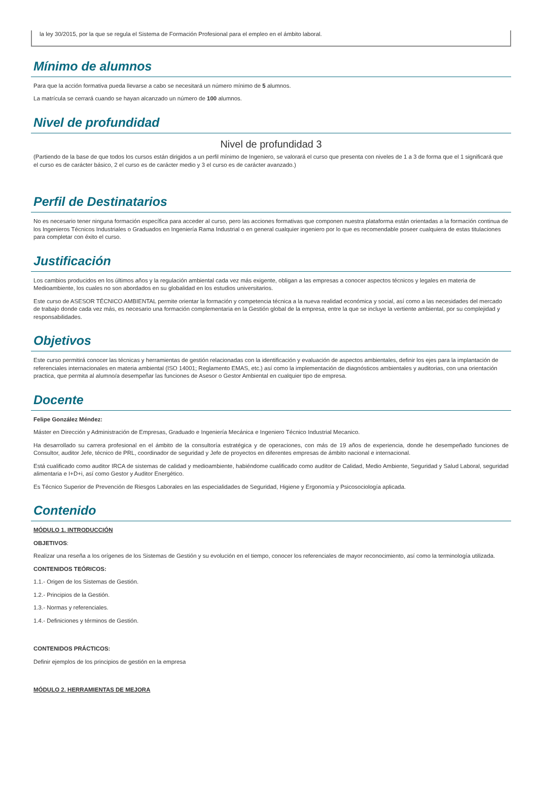la ley 30/2015, por la que se regula el Sistema de Formación Profesional para el empleo en el ámbito laboral.
Mínimo de alumnos
Para que la acción formativa pueda llevarse a cabo se necesitará un número mínimo de 5 alumnos.
La matrícula se cerrará cuando se hayan alcanzado un número de 100 alumnos.
Nivel de profundidad
Nivel de profundidad 3
(Partiendo de la base de que todos los cursos están dirigidos a un perfil mínimo de Ingeniero, se valorará el curso que presenta con niveles de 1 a 3 de forma que el 1 significará que el curso es de carácter básico, 2 el curso es de carácter medio y 3 el curso es de carácter avanzado.)
Perfil de Destinatarios
No es necesario tener ninguna formación específica para acceder al curso, pero las acciones formativas que componen nuestra plataforma están orientadas a la formación continua de los Ingenieros Técnicos Industriales o Graduados en Ingeniería Rama Industrial o en general cualquier ingeniero por lo que es recomendable poseer cualquiera de estas titulaciones para completar con éxito el curso.
Justificación
Los cambios producidos en los últimos años y la regulación ambiental cada vez más exigente, obligan a las empresas a conocer aspectos técnicos y legales en materia de Medioambiente, los cuales no son abordados en su globalidad en los estudios universitarios.
Este curso de ASESOR TÉCNICO AMBIENTAL permite orientar la formación y competencia técnica a la nueva realidad económica y social, así como a las necesidades del mercado de trabajo donde cada vez más, es necesario una formación complementaria en la Gestión global de la empresa, entre la que se incluye la vertiente ambiental, por su complejidad y responsabilidades.
Objetivos
Este curso permitirá conocer las técnicas y herramientas de gestión relacionadas con la identificación y evaluación de aspectos ambientales, definir los ejes para la implantación de referenciales internacionales en materia ambiental (ISO 14001; Reglamento EMAS, etc.) así como la implementación de diagnósticos ambientales y auditorias, con una orientación practica, que permita al alumno/a desempeñar las funciones de Asesor o Gestor Ambiental en cualquier tipo de empresa.
Docente
Felipe González Méndez:
Máster en Dirección y Administración de Empresas, Graduado e Ingeniería Mecánica e Ingeniero Técnico Industrial Mecanico.
Ha desarrollado su carrera profesional en el ámbito de la consultoría estratégica y de operaciones, con más de 19 años de experiencia, donde he desempeñado funciones de Consultor, auditor Jefe, técnico de PRL, coordinador de seguridad y Jefe de proyectos en diferentes empresas de ámbito nacional e internacional.
Está cualificado como auditor IRCA de sistemas de calidad y medioambiente, habiéndome cualificado como auditor de Calidad, Medio Ambiente, Seguridad y Salud Laboral, seguridad alimentaria e I+D+i, así como Gestor y Auditor Energético.
Es Técnico Superior de Prevención de Riesgos Laborales en las especialidades de Seguridad, Higiene y Ergonomía y Psicosociología aplicada.
Contenido
MÓDULO 1. INTRODUCCIÓN
OBJETIVOS:
Realizar una reseña a los orígenes de los Sistemas de Gestión y su evolución en el tiempo, conocer los referenciales de mayor reconocimiento, así como la terminología utilizada.
CONTENIDOS TEÓRICOS:
1.1.- Origen de los Sistemas de Gestión.
1.2.- Principios de la Gestión.
1.3.- Normas y referenciales.
1.4.- Definiciones y términos de Gestión.
CONTENIDOS PRÁCTICOS:
Definir ejemplos de los principios de gestión en la empresa
MÓDULO 2. HERRAMIENTAS DE MEJORA